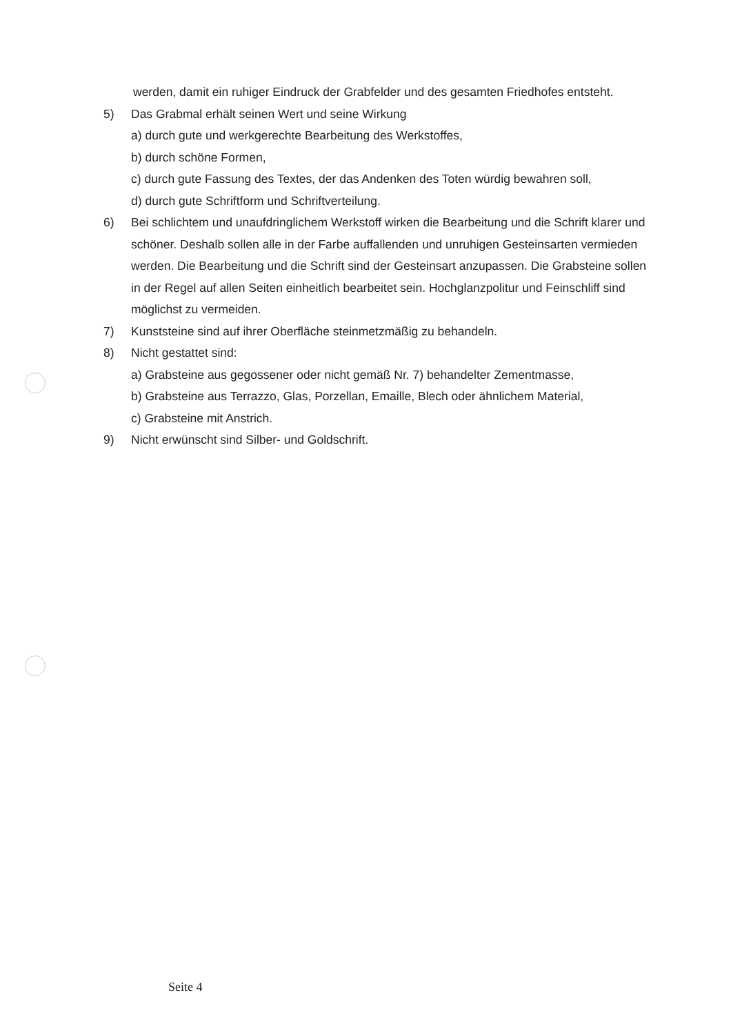werden, damit ein ruhiger Eindruck der Grabfelder und des gesamten Friedhofes entsteht.
5) Das Grabmal erhält seinen Wert und seine Wirkung
a) durch gute und werkgerechte Bearbeitung des Werkstoffes,
b) durch schöne Formen,
c) durch gute Fassung des Textes, der das Andenken des Toten würdig bewahren soll,
d) durch gute Schriftform und Schriftverteilung.
6) Bei schlichtem und unaufdringlichem Werkstoff wirken die Bearbeitung und die Schrift klarer und schöner. Deshalb sollen alle in der Farbe auffallenden und unruhigen Gesteinsarten vermieden werden. Die Bearbeitung und die Schrift sind der Gesteinsart anzupassen. Die Grabsteine sollen in der Regel auf allen Seiten einheitlich bearbeitet sein. Hochglanzpolitur und Feinschliff sind möglichst zu vermeiden.
7) Kunststeine sind auf ihrer Oberfläche steinmetzmäßig zu behandeln.
8) Nicht gestattet sind:
a) Grabsteine aus gegossener oder nicht gemäß Nr. 7) behandelter Zementmasse,
b) Grabsteine aus Terrazzo, Glas, Porzellan, Emaille, Blech oder ähnlichem Material,
c) Grabsteine mit Anstrich.
9) Nicht erwünscht sind Silber- und Goldschrift.
Seite 4